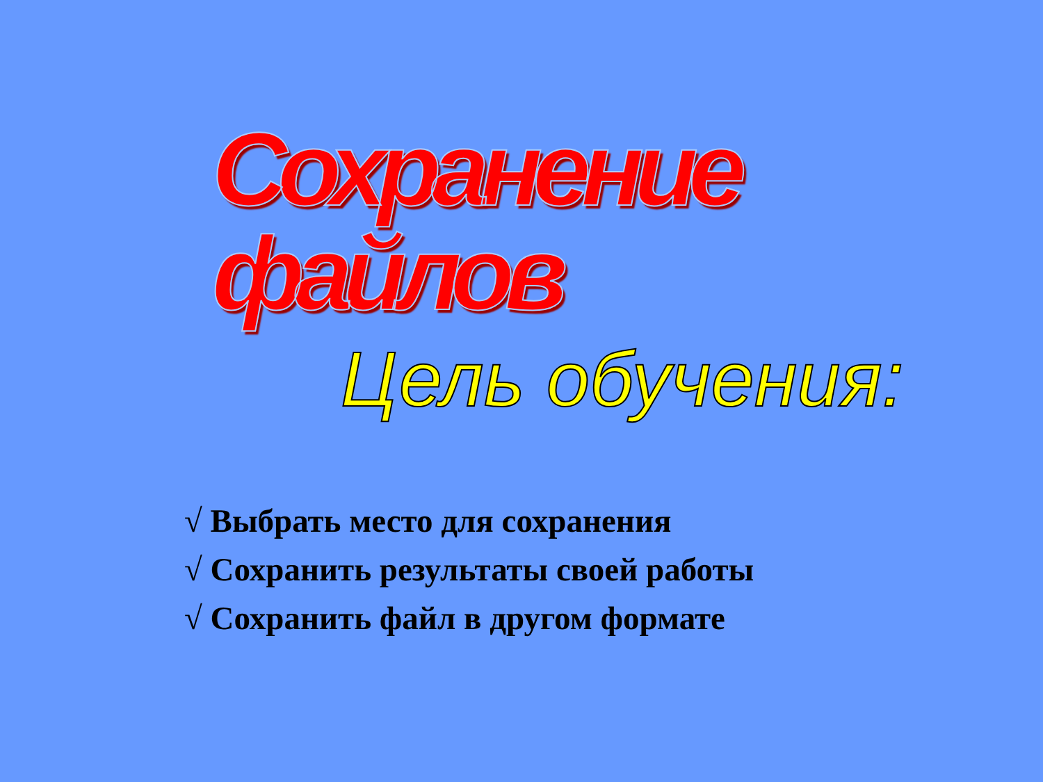Сохранение файлов
Цель обучения:
√ Выбрать место для сохранения
√ Сохранить результаты своей работы
√ Сохранить файл в другом формате